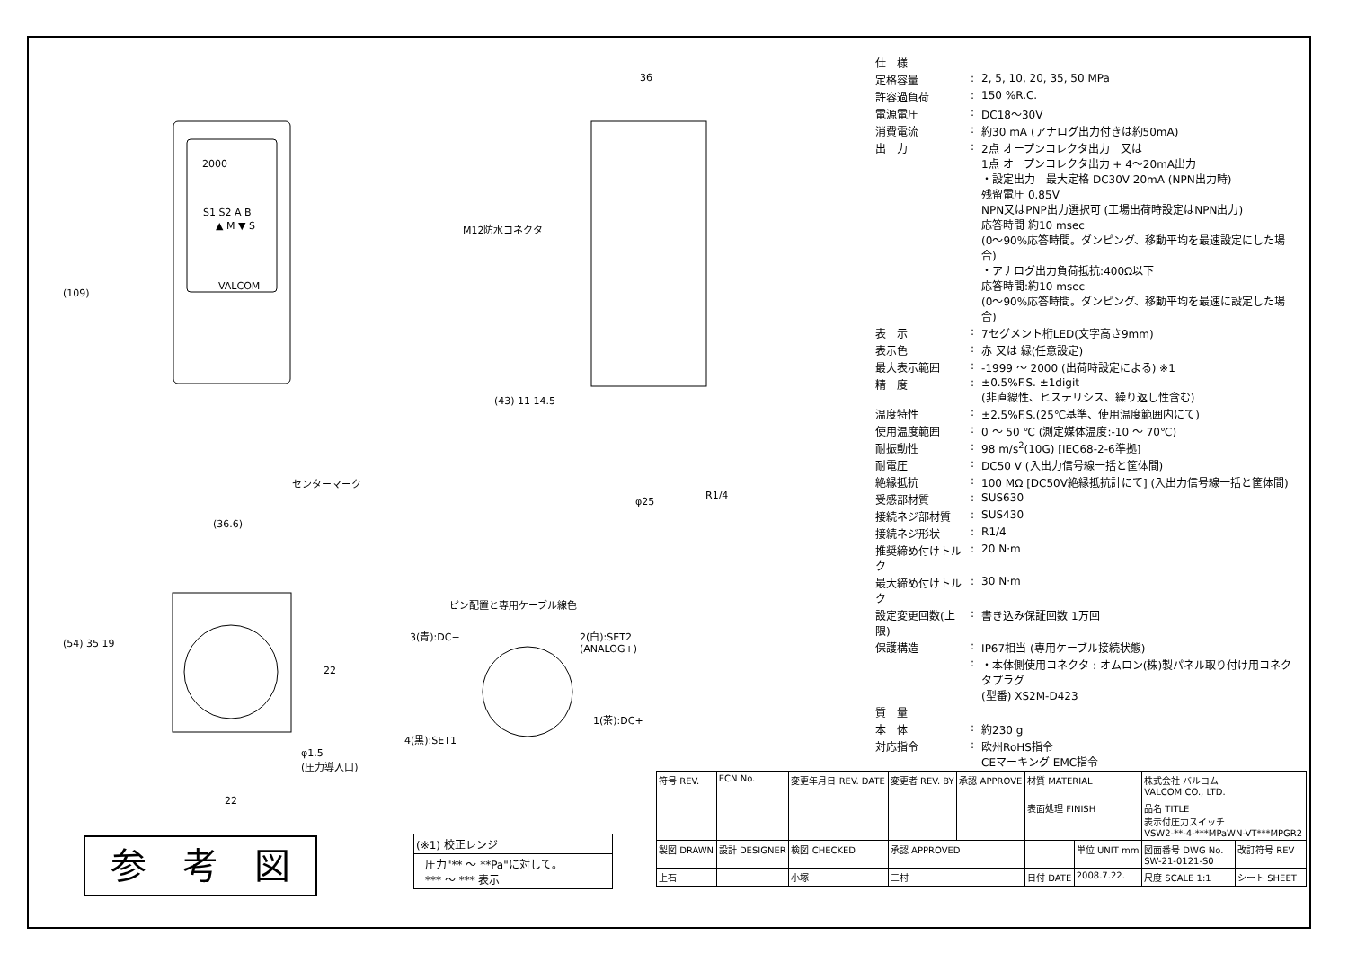(109)
36
M12防水コネクタ
2000
S1 S2 A B
▲ M ▼ S
VALCOM
(43) 11 14.5
センターマーク
R1/4
φ25
(36.6)
(54) 35 19
22
φ1.5
(圧力導入口)
22
ピン配置と専用ケーブル線色
3(青):DC−
2(白):SET2
(ANALOG+)
1(茶):DC+
4(黒):SET1
参　考　図
(※1) 校正レンジ
圧力"** ～ **Pa"に対して。
*** ～ *** 表示
| 仕 様 | | |
| 定格容量 | : | 2, 5, 10, 20, 35, 50 MPa |
| 許容過負荷 | : | 150 %R.C. |
| 電源電圧 | : | DC18～30V |
| 消費電流 | : | 約30 mA (アナログ出力付きは約50mA) |
| 出 力 | : | 2点 オープンコレクタ出力 又は 1点 オープンコレクタ出力 + 4～20mA出力 ・設定出力 最大定格 DC30V 20mA (NPN出力時) 残留電圧 0.85V NPN又はPNP出力選択可 (工場出荷時設定はNPN出力) 応答時間 約10 msec (0～90%応答時間。ダンピング、移動平均を最速設定にした場合) ・アナログ出力負荷抵抗:400Ω以下 応答時間:約10 msec (0～90%応答時間。ダンピング、移動平均を最速に設定した場合) |
| 表 示 | : | 7セグメント桁LED(文字高さ9mm) |
| 表示色 | : | 赤 又は 緑(任意設定) |
| 最大表示範囲 | : | -1999 ～ 2000 (出荷時設定による) ※1 |
| 精 度 | : | ±0.5%F.S. ±1digit (非直線性、ヒステリシス、繰り返し性含む) |
| 温度特性 | : | ±2.5%F.S.(25℃基準、使用温度範囲内にて) |
| 使用温度範囲 | : | 0 ～ 50 ℃ (測定媒体温度:-10 ～ 70℃) |
| 耐振動性 | : | 98 m/s<sup>2</sup>(10G) [IEC68-2-6準拠] |
| 耐電圧 | : | DC50 V (入出力信号線一括と筐体間) |
| 絶縁抵抗 | : | 100 MΩ [DC50V絶縁抵抗計にて] (入出力信号線一括と筐体間) |
| 受感部材質 | : | SUS630 |
| 接続ネジ部材質 | : | SUS430 |
| 接続ネジ形状 | : | R1/4 |
| 推奨締め付けトルク | : | 20 N·m |
| 最大締め付けトルク | : | 30 N·m |
| 設定変更回数(上限) | : | 書き込み保証回数 1万回 |
| 保護構造 | : | IP67相当 (専用ケーブル接続状態) |
| | : | ・本体側使用コネクタ : オムロン(株)製パネル取り付け用コネクタプラグ (型番) XS2M-D423 |
| 質 量 | | |
| 本 体 | : | 約230 g |
| 対応指令 | : | 欧州RoHS指令 CEマーキング EMC指令 |
| 符号 REV. | ECN No. | 変更年月日 REV. DATE | 変更者 REV. BY | 承認 APPROVE | 材質 MATERIAL | | 株式会社 バルコム VALCOM CO., LTD. | | |
| | | | | | 表面処理 FINISH | | 品名 TITLE 表示付圧力スイッチ VSW2-**-4-***MPaWN-VT***MPGR2 | | |
| 製図 DRAWN | 設計 DESIGNER | 検図 CHECKED | 承認 APPROVED | | | 単位 UNIT mm | 図面番号 DWG No. SW-21-0121-S0 | | 改訂符号 REV |
| 上石 | | 小塚 | 三村 | | 日付 DATE | 2008.7.22. | 尺度 SCALE 1:1 | シート SHEET | |